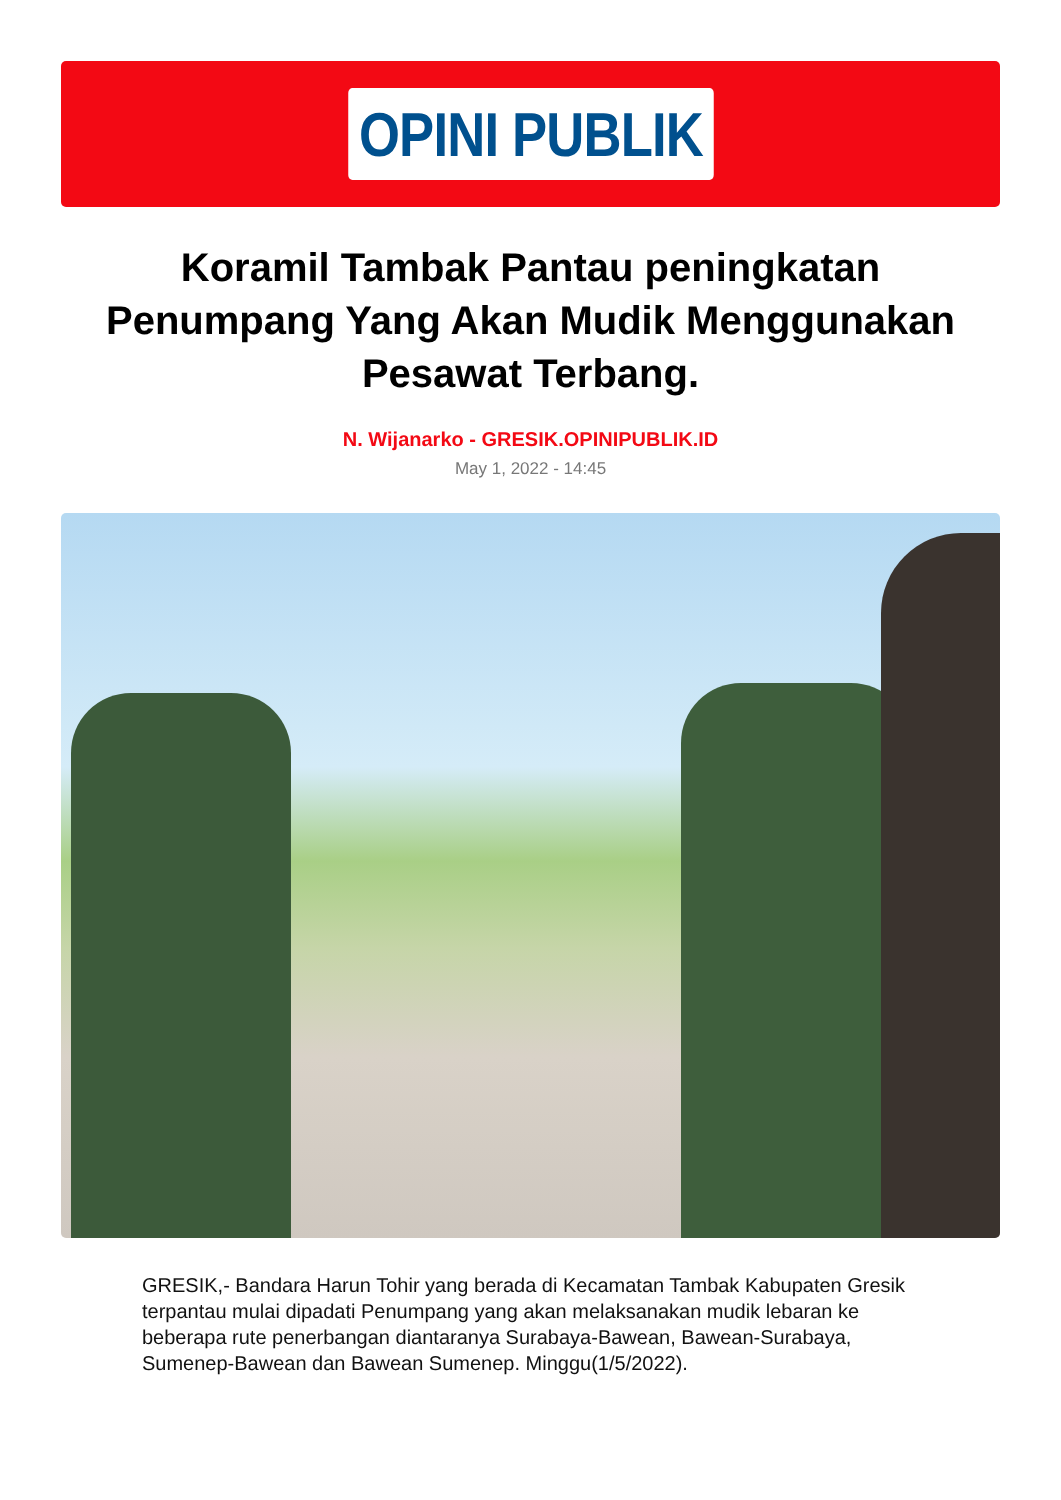OPINI PUBLIK
Koramil Tambak Pantau peningkatan Penumpang Yang Akan Mudik Menggunakan Pesawat Terbang.
N. Wijanarko - GRESIK.OPINIPUBLIK.ID
May 1, 2022 - 14:45
GRESIK,- Bandara Harun Tohir yang berada di Kecamatan Tambak Kabupaten Gresik terpantau mulai dipadati Penumpang yang akan melaksanakan mudik lebaran ke beberapa rute penerbangan diantaranya Surabaya-Bawean, Bawean-Surabaya, Sumenep-Bawean dan Bawean Sumenep. Minggu(1/5/2022).